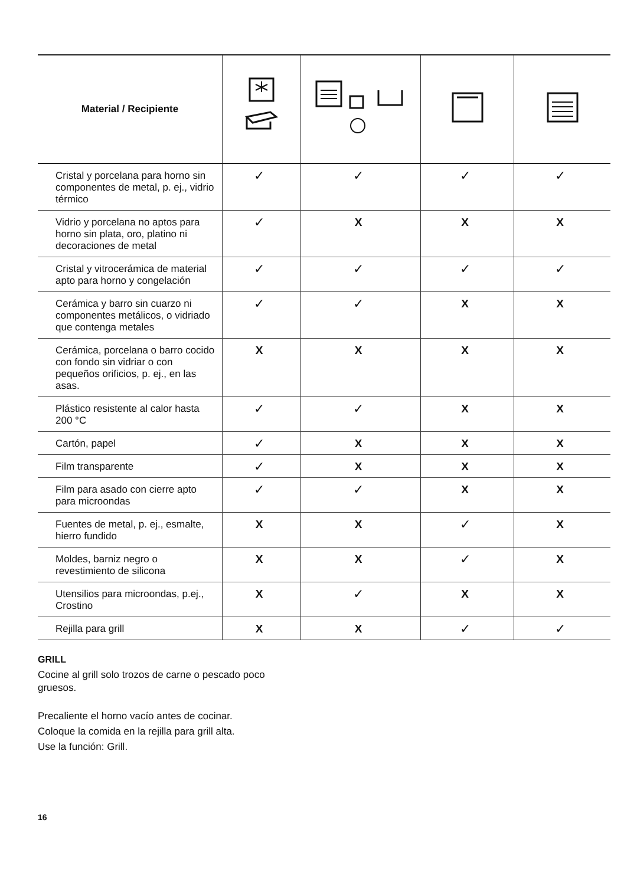| Material / Recipiente | | | | |
| --- | --- | --- | --- | --- |
| Cristal y porcelana para horno sin componentes de metal, p. ej., vidrio térmico | ✓ | ✓ | ✓ | ✓ |
| Vidrio y porcelana no aptos para horno sin plata, oro, platino ni decoraciones de metal | ✓ | X | X | X |
| Cristal y vitrocerámica de material apto para horno y congelación | ✓ | ✓ | ✓ | ✓ |
| Cerámica y barro sin cuarzo ni componentes metálicos, o vidriado que contenga metales | ✓ | ✓ | X | X |
| Cerámica, porcelana o barro cocido con fondo sin vidriar o con pequeños orificios, p. ej., en las asas. | X | X | X | X |
| Plástico resistente al calor hasta 200 °C | ✓ | ✓ | X | X |
| Cartón, papel | ✓ | X | X | X |
| Film transparente | ✓ | X | X | X |
| Film para asado con cierre apto para microondas | ✓ | ✓ | X | X |
| Fuentes de metal, p. ej., esmalte, hierro fundido | X | X | ✓ | X |
| Moldes, barniz negro o revestimiento de silicona | X | X | ✓ | X |
| Utensilios para microondas, p.ej., Crostino | X | ✓ | X | X |
| Rejilla para grill | X | X | ✓ | ✓ |
GRILL
Cocine al grill solo trozos de carne o pescado poco
gruesos.
Precaliente el horno vacío antes de cocinar.
Coloque la comida en la rejilla para grill alta.
Use la función: Grill.
16